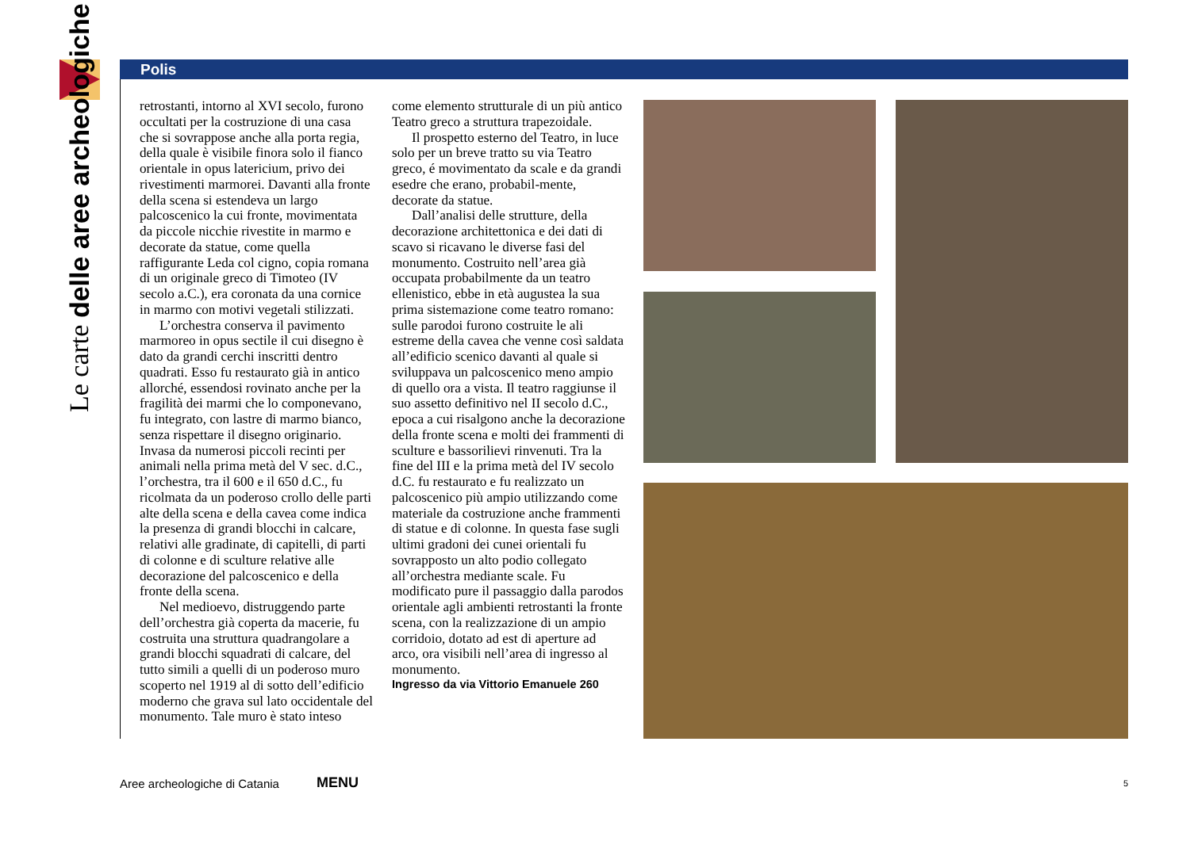Le carte delle aree archeologiche
Polis
retrostanti, intorno al XVI secolo, furono occultati per la costruzione di una casa che si sovrappose anche alla porta regia, della quale è visibile finora solo il fianco orientale in opus latericium, privo dei rivestimenti marmorei. Davanti alla fronte della scena si estendeva un largo palcoscenico la cui fronte, movimentata da piccole nicchie rivestite in marmo e decorate da statue, come quella raffigurante Leda col cigno, copia romana di un originale greco di Timoteo (IV secolo a.C.), era coronata da una cornice in marmo con motivi vegetali stilizzati.
L’orchestra conserva il pavimento marmoreo in opus sectile il cui disegno è dato da grandi cerchi inscritti dentro quadrati. Esso fu restaurato già in antico allorché, essendosi rovinato anche per la fragilità dei marmi che lo componevano, fu integrato, con lastre di marmo bianco, senza rispettare il disegno originario. Invasa da numerosi piccoli recinti per animali nella prima metà del V sec. d.C., l’orchestra, tra il 600 e il 650 d.C., fu ricolmata da un poderoso crollo delle parti alte della scena e della cavea come indica la presenza di grandi blocchi in calcare, relativi alle gradinate, di capitelli, di parti di colonne e di sculture relative alle decorazione del palcoscenico e della fronte della scena.
Nel medioevo, distruggendo parte dell’orchestra già coperta da macerie, fu costruita una struttura quadrangolare a grandi blocchi squadrati di calcare, del tutto simili a quelli di un poderoso muro scoperto nel 1919 al di sotto dell’edificio moderno che grava sul lato occidentale del monumento. Tale muro è stato inteso
come elemento strutturale di un più antico Teatro greco a struttura trapezoidale.
Il prospetto esterno del Teatro, in luce solo per un breve tratto su via Teatro greco, é movimentato da scale e da grandi esedre che erano, probabil-mente, decorate da statue.
Dall’analisi delle strutture, della decorazione architettonica e dei dati di scavo si ricavano le diverse fasi del monumento. Costruito nell’area già occupata probabilmente da un teatro ellenistico, ebbe in età augustea la sua prima sistemazione come teatro romano: sulle parodoi furono costruite le ali estreme della cavea che venne così saldata all’edificio scenico davanti al quale si sviluppava un palcoscenico meno ampio di quello ora a vista. Il teatro raggiunse il suo assetto definitivo nel II secolo d.C., epoca a cui risalgono anche la decorazione della fronte scena e molti dei frammenti di sculture e bassorilievi rinvenuti. Tra la fine del III e la prima metà del IV secolo d.C. fu restaurato e fu realizzato un palcoscenico più ampio utilizzando come materiale da costruzione anche frammenti di statue e di colonne. In questa fase sugli ultimi gradoni dei cunei orientali fu sovrapposto un alto podio collegato all’orchestra mediante scale. Fu modificato pure il passaggio dalla parodos orientale agli ambienti retrostanti la fronte scena, con la realizzazione di un ampio corridoio, dotato ad est di aperture ad arco, ora visibili nell’area di ingresso al monumento.
Ingresso da via Vittorio Emanuele 260
Aree archeologiche di Catania MENU 5